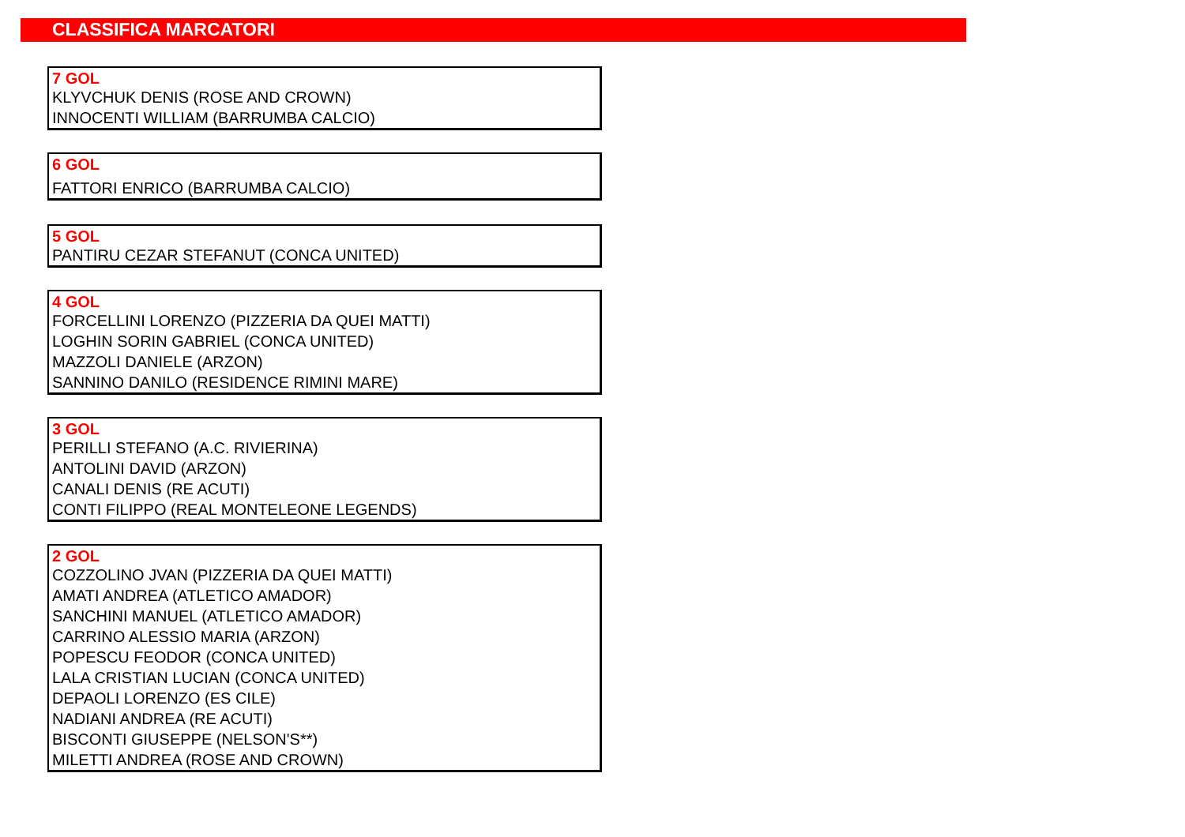CLASSIFICA MARCATORI
7 GOL
KLYVCHUK DENIS (ROSE AND CROWN)
INNOCENTI WILLIAM (BARRUMBA CALCIO)
6 GOL
FATTORI ENRICO (BARRUMBA CALCIO)
5 GOL
PANTIRU CEZAR STEFANUT (CONCA UNITED)
4 GOL
FORCELLINI LORENZO (PIZZERIA DA QUEI MATTI)
LOGHIN SORIN GABRIEL (CONCA UNITED)
MAZZOLI DANIELE (ARZON)
SANNINO DANILO (RESIDENCE RIMINI MARE)
3 GOL
PERILLI STEFANO (A.C. RIVIERINA)
ANTOLINI DAVID (ARZON)
CANALI DENIS (RE ACUTI)
CONTI FILIPPO (REAL MONTELEONE LEGENDS)
2 GOL
COZZOLINO JVAN (PIZZERIA DA QUEI MATTI)
AMATI ANDREA (ATLETICO AMADOR)
SANCHINI MANUEL (ATLETICO AMADOR)
CARRINO ALESSIO MARIA (ARZON)
POPESCU FEODOR (CONCA UNITED)
LALA CRISTIAN LUCIAN (CONCA UNITED)
DEPAOLI LORENZO (ES CILE)
NADIANI ANDREA (RE ACUTI)
BISCONTI GIUSEPPE (NELSON'S**)
MILETTI ANDREA (ROSE AND CROWN)